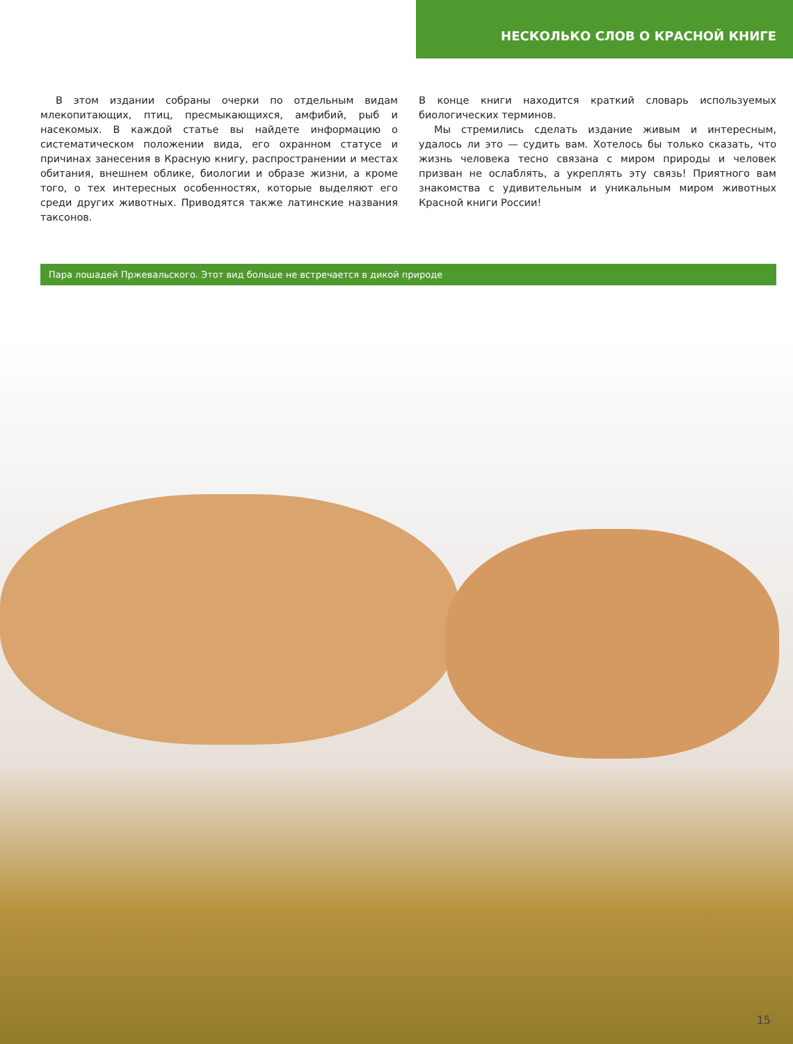НЕСКОЛЬКО СЛОВ О КРАСНОЙ КНИГЕ
В этом издании собраны очерки по отдельным видам млекопитающих, птиц, пресмыкающихся, амфибий, рыб и насекомых. В каждой статье вы найдете информацию о систематическом положении вида, его охранном статусе и причинах занесения в Красную книгу, распространении и местах обитания, внешнем облике, биологии и образе жизни, а кроме того, о тех интересных особенностях, которые выделяют его среди других животных. Приводятся также латинские названия таксонов.
В конце книги находится краткий словарь используемых биологических терминов.
Мы стремились сделать издание живым и интересным, удалось ли это — судить вам. Хотелось бы только сказать, что жизнь человека тесно связана с миром природы и человек призван не ослаблять, а укреплять эту связь! Приятного вам знакомства с удивительным и уникальным миром животных Красной книги России!
Пара лошадей Пржевальского. Этот вид больше не встречается в дикой природе
15